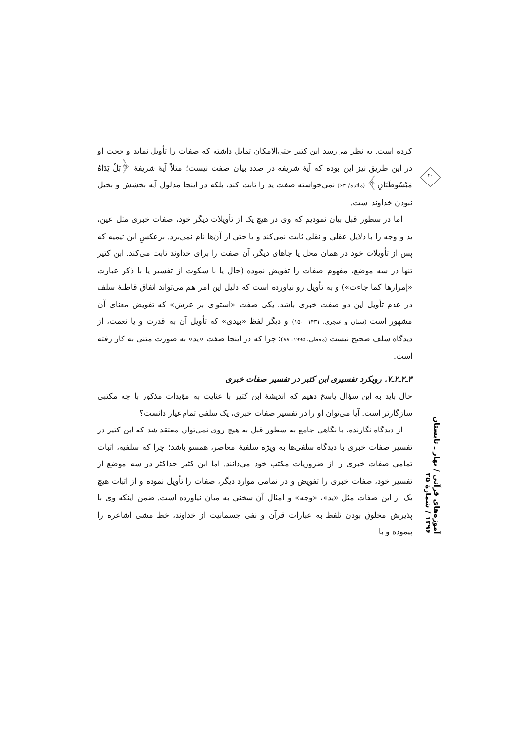۲۰
آموزه‌های قرآنی / بهار ـ تابستان ۱۳۹۶ / شمارهٔ ۲۵
کرده است. به نظر می‌رسد ابن کثیر حتی‌الامکان تمایل داشته که صفات را تأویل نماید و حجت او در این طریق نیز این بوده که آیهٔ شریفه در صدد بیان صفت نیست؛ مثلاً آیهٔ شریفهٔ ﴿بَلْ یَدَاهُ مَبْسُوطَتَانِ﴾ (مائده/ ۶۴) نمی‌خواسته صفت ید را ثابت کند، بلکه در اینجا مدلول آیه بخشش و بخیل نبودن خداوند است.
اما در سطور قبل بیان نمودیم که وی در هیچ یک از تأویلات دیگر خود، صفات خبری مثل عین، ید و وجه را با دلایل عقلی و نقلی ثابت نمی‌کند و یا حتی از آن‌ها نام نمی‌برد. برعکسِ ابن تیمیه که پس از تأویلات خود در همان محل یا جاهای دیگر، آن صفت را برای خداوند ثابت می‌کند. ابن کثیر تنها در سه موضع، مفهوم صفات را تفویض نموده (حال یا با سکوت از تفسیر یا با ذکر عبارت «إمرارها کما جاءت») و به تأویل رو نیاورده است که دلیل این امر هم می‌تواند اتفاق قاطبهٔ سلف در عدم تأویل این دو صفت خبری باشد. یکی صفت «استوای بر عرش» که تفویض معنای آن مشهور است (سنان و عنجری، ۱۴۳۱: ۱۵۰) و دیگر لفظ «بیدی» که تأویل آن به قدرت و یا نعمت، از دیدگاه سلف صحیح نیست (معطی، ۱۹۹۵: ۸۸)؛ چرا که در اینجا صفت «ید» به صورت مثنی به کار رفته است.
۳ـ۲ـ۲ـ۷. رویکرد تفسیری ابن کثیر در تفسیر صفات خبری
حال باید به این سؤال پاسخ دهیم که اندیشهٔ ابن کثیر با عنایت به مؤیدات مذکور با چه مکتبی سازگارتر است. آیا می‌توان او را در تفسیر صفات خبری، یک سلفی تمام‌عیار دانست؟
از دیدگاه نگارنده، با نگاهی جامع به سطور قبل به هیچ روی نمی‌توان معتقد شد که ابن کثیر در تفسیر صفات خبری با دیدگاه سلفی‌ها به ویژه سلفیهٔ معاصر، همسو باشد؛ چرا که سلفیه، اثبات تمامی صفات خبری را از ضروریات مکتب خود می‌دانند. اما ابن کثیر حداکثر در سه موضع از تفسیر خود، صفات خبری را تفویض و در تمامی موارد دیگر، صفات را تأویل نموده و از اثبات هیچ یک از این صفات مثل «ید»، «وجه» و امثال آن سخنی به میان نیاورده است. ضمن اینکه وی با پذیرش مخلوق بودن تلفظ به عبارات قرآن و نفی جسمانیت از خداوند، خط مشی اشاعره را پیموده و با